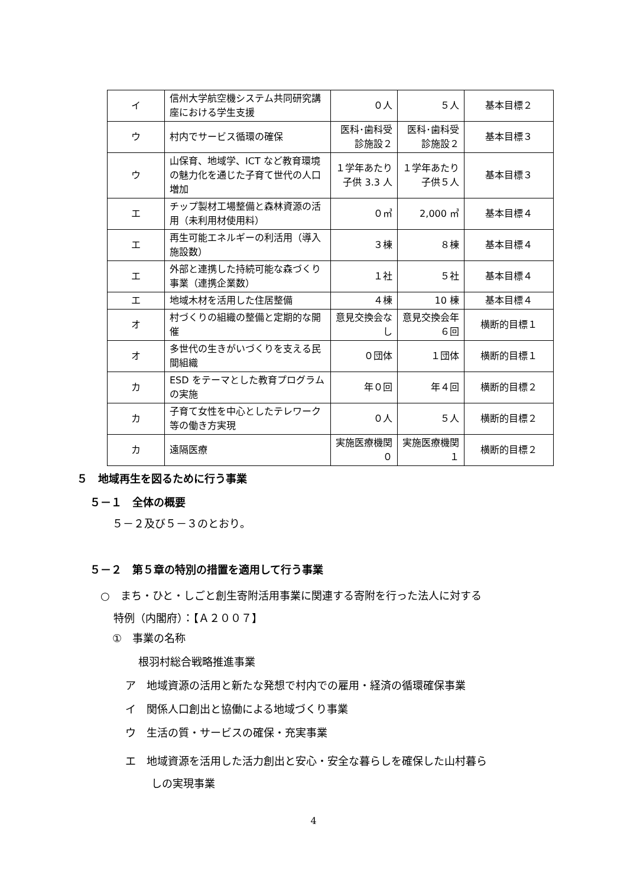| イ | 信州大学航空機システム共同研究講座における学生支援 | ０人 | ５人 | 基本目標２ |
| ウ | 村内でサービス循環の確保 | 医科･歯科受診施設２ | 医科･歯科受診施設２ | 基本目標３ |
| ウ | 山保育、地域学、ICT など教育環境の魅力化を通じた子育て世代の人口増加 | １学年あたり子供 3.3 人 | １学年あたり子供５人 | 基本目標３ |
| エ | チップ製材工場整備と森林資源の活用（未利用材使用料） | ０㎥ | 2,000 ㎥ | 基本目標４ |
| エ | 再生可能エネルギーの利活用（導入施設数） | ３棟 | ８棟 | 基本目標４ |
| エ | 外部と連携した持続可能な森づくり事業（連携企業数） | １社 | ５社 | 基本目標４ |
| エ | 地域木材を活用した住居整備 | ４棟 | 10 棟 | 基本目標４ |
| オ | 村づくりの組織の整備と定期的な開催 | 意見交換会なし | 意見交換会年６回 | 横断的目標１ |
| オ | 多世代の生きがいづくりを支える民間組織 | ０団体 | １団体 | 横断的目標１ |
| カ | ESD をテーマとした教育プログラムの実施 | 年０回 | 年４回 | 横断的目標２ |
| カ | 子育て女性を中心としたテレワーク等の働き方実現 | ０人 | ５人 | 横断的目標２ |
| カ | 遠隔医療 | 実施医療機関０ | 実施医療機関１ | 横断的目標２ |
５　地域再生を図るために行う事業
５－１　全体の概要
５－２及び５－３のとおり。
５－２　第５章の特別の措置を適用して行う事業
○　まち・ひと・しごと創生寄附活用事業に関連する寄附を行った法人に対する
特例（内閣府）：【Ａ２００７】
①　事業の名称
根羽村総合戦略推進事業
ア　地域資源の活用と新たな発想で村内での雇用・経済の循環確保事業
イ　関係人口創出と協働による地域づくり事業
ウ　生活の質・サービスの確保・充実事業
エ　地域資源を活用した活力創出と安心・安全な暮らしを確保した山村暮ら
しの実現事業
4